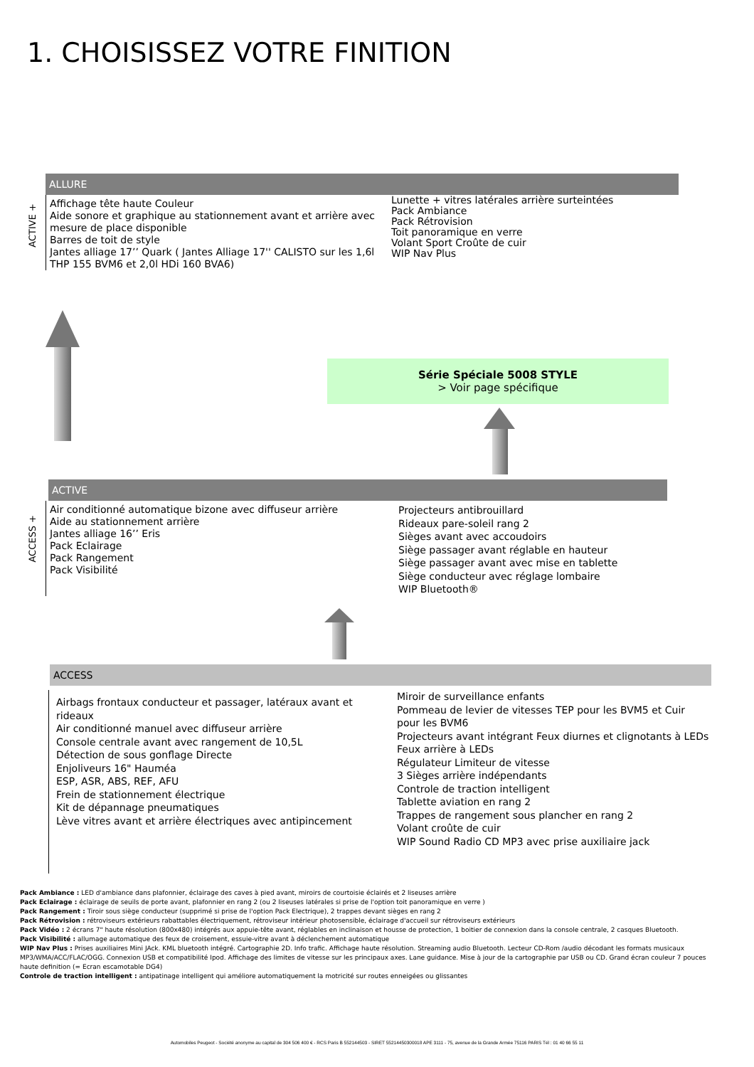1. CHOISISSEZ VOTRE FINITION
ALLURE
ACTIVE +
Affichage tête haute Couleur
Aide sonore et graphique au stationnement avant et arrière avec mesure de place disponible
Barres de toit de style
Jantes alliage 17’’ Quark ( Jantes Alliage 17'' CALISTO sur les 1,6l THP 155 BVM6 et 2,0l HDi 160 BVA6)
Lunette + vitres latérales arrière surteintées
Pack Ambiance
Pack Rétrovision
Toit panoramique en verre
Volant Sport Croûte de cuir
WIP Nav Plus
Série Spéciale 5008 STYLE
> Voir page spécifique
ACTIVE
ACCESS +
Air conditionné automatique bizone avec diffuseur arrière
Aide au stationnement arrière
Jantes alliage 16’’ Eris
Pack Eclairage
Pack Rangement
Pack Visibilité
Projecteurs antibrouillard
Rideaux pare-soleil rang 2
Sièges avant avec accoudoirs
Siège passager avant réglable en hauteur
Siège passager avant avec mise en tablette
Siège conducteur avec réglage lombaire
WIP Bluetooth®
ACCESS
Airbags frontaux conducteur et passager, latéraux avant et rideaux
Air conditionné manuel avec diffuseur arrière
Console centrale avant avec rangement de 10,5L
Détection de sous gonflage Directe
Enjoliveurs 16" Hauméa
ESP, ASR, ABS, REF, AFU
Frein de stationnement électrique
Kit de dépannage pneumatiques
Lève vitres avant et arrière électriques avec antipincement
Miroir de surveillance enfants
Pommeau de levier de vitesses TEP pour les BVM5 et Cuir pour les BVM6
Projecteurs avant intégrant Feux diurnes et clignotants à LEDs
Feux arrière à LEDs
Régulateur Limiteur de vitesse
3 Sièges arrière indépendants
Controle de traction intelligent
Tablette aviation en rang 2
Trappes de rangement sous plancher en rang 2
Volant croûte de cuir
WIP Sound Radio CD MP3 avec prise auxiliaire jack
Pack Ambiance : LED d'ambiance dans plafonnier, éclairage des caves à pied avant, miroirs de courtoisie éclairés et 2 liseuses arrière
Pack Eclairage : éclairage de seuils de porte avant, plafonnier en rang 2 (ou 2 liseuses latérales si prise de l'option toit panoramique en verre )
Pack Rangement : Tiroir sous siège conducteur (supprimé si prise de l'option Pack Electrique), 2 trappes devant sièges en rang 2
Pack Rétrovision : rétroviseurs extérieurs rabattables électriquement, rétroviseur intérieur photosensible, éclairage d'accueil sur rétroviseurs extérieurs
Pack Vidéo : 2 écrans 7" haute résolution (800x480) intégrés aux appuie-tête avant, réglables en inclinaison et housse de protection, 1 boitier de connexion dans la console centrale, 2 casques Bluetooth.
Pack Visibilité : allumage automatique des feux de croisement, essuie-vitre avant à déclenchement automatique
WIP Nav Plus : Prises auxiliaires Mini JAck. KML bluetooth intégré. Cartographie 2D. Info trafic. Affichage haute résolution. Streaming audio Bluetooth. Lecteur CD-Rom /audio décodant les formats musicaux MP3/WMA/ACC/FLAC/OGG. Connexion USB et compatibilité Ipod. Affichage des limites de vitesse sur les principaux axes. Lane guidance. Mise à jour de la cartographie par USB ou CD. Grand écran couleur 7 pouces haute definition (= Ecran escamotable DG4)
Controle de traction intelligent : antipatinage intelligent qui améliore automatiquement la motricité sur routes enneigées ou glissantes
Automobiles Peugeot - Société anonyme au capital de 304 506 400 € - RCS Paris B 552144503 - SIRET 55214450300018 APE 3111 - 75, avenue de la Grande Armée 75116 PARIS Tél : 01 40 66 55 11